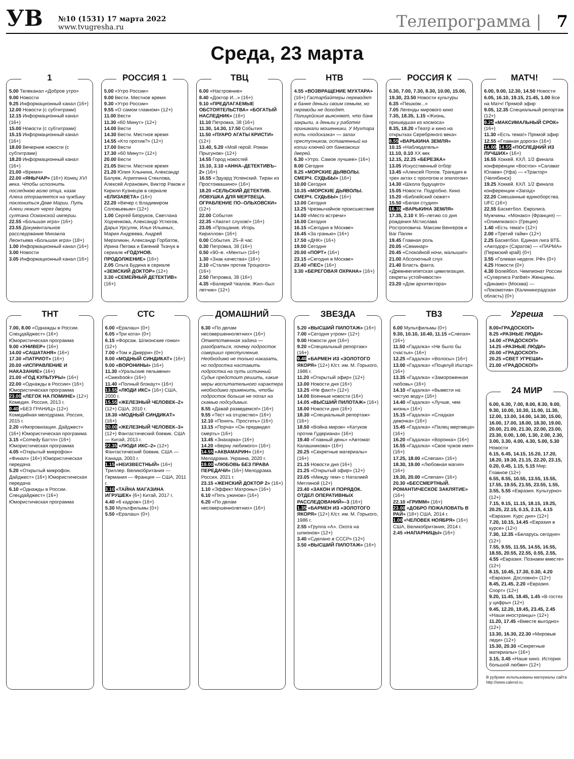УВ
№10 (1531) 17 марта 2022
www.tvugresha.ru
Телепрограмма | 7
Среда, 23 марта
1
5.00 Телеканал «Доброе утро»
9.00 Новости
9.25 Информационный канал (16+)
12.00 Новости (с субтитрами)
12.15 Информационный канал (16+)
15.00 Новости (с субтитрами)
15.15 Информационный канал (16+)
18.00 Вечерние новости (с субтитрами)
18.20 Информационный канал (16+)
21.00 «Время»
22.00 «ЯНЫЧАР» (16+) Конец XVI века. Чтобы исполнить последнюю волю отца, казак Алеха отправляется на чужбину поклониться Деве Марии. Путь Алехи лежит через дворец султана Османской империи.
22.55 «Большая игра» (16+)
23.55 Документальное расследование Михаила Леонтьева «Большая игра» (18+)
1.00 Информационный канал (16+)
3.00 Новости
3.05 Информационный канал (16+)
РОССИЯ 1
5.00 «Утро России»
9.00 Вести. Местное время
9.30 «Утро России»
9.55 «О самом главном» (12+)
11.00 Вести
11.30 «60 Минут» (12+)
14.00 Вести
14.30 Вести. Местное время
14.55 «Кто против?» (12+)
17.00 Вести
17.30 «60 Минут» (12+)
20.00 Вести
21.05 Вести. Местное время
21.20 Юлия Хлынина, Александр Балуев, Агриппина Стеклова, Алексей Агранович, Виктор Раков и Кирилл Кузнецов в сериале «ЕЛИЗАВЕТА» (16+)
22.20 «Вечер с Владимиром Соловьевым» (12+)
1.00 Сергей Безруков, Светлана Ходченкова, Александр Устюгов, Дарья Урсуляк, Илья Ильиных, Мария Андреева, Андрей Мерзликин, Александр Горбатов, Ирина Пегова и Евгений Ткачук в сериале «ГОДУНОВ. ПРОДОЛЖЕНИЕ» (16+)
2.05 Ольга Будина в сериале «ЗЕМСКИЙ ДОКТОР» (12+)
3.30 «СЕМЕЙНЫЙ ДЕТЕКТИВ» (16+)
ТВЦ
6.00 «Настроение»
8.40 «Доктор И...» (16+)
9.10 «ПРЕДЛАГАЕМЫЕ ОБСТОЯТЕЛЬСТВА» «БОГАТЫЙ НАСЛЕДНИК» (16+)
11.10 Петровка, 38 (16+)
11.30, 14.30, 17.50 События
11.50 «ПУАРО АГАТЫ КРИСТИ» (12+)
13.40, 5.20 «Мой герой. Роман Прыгунов» (12+)
14.55 Город новостей
15.10, 3.10 «АННА–ДЕТЕКТИВЪ–2» (16+)
16.55 «Эдуард Успенский. Тиран из Простоквашино» (16+)
18.20 «СЕЛЬСКИЙ ДЕТЕКТИВ. ЛОВУШКА ДЛЯ МЕРТВЕЦА. ОГРАБЛЕНИЕ ПО–ОЛЬХОВСКИ» (12+)
22.00 События
22.35 «Хватит слухов!» (16+)
23.05 «Прощание. Игорь Кириллов» (16+)
0.00 События. 25–й час
0.30 Петровка, 38 (16+)
0.50 «90–е. «Менты» (16+)
1.30 «Знак качества» (16+)
2.10 «Сталин против Троцкого» (16+)
2.50 Петровка, 38 (16+)
4.35 «Валерий Чкалов. Жил–был летчик» (12+)
НТВ
4.55 «ВОЗВРАЩЕНИЕ МУХТАРА» (16+) Гастарбайтеры переводят в банке деньги своим семьям, но переводы не доходят. Полицейские выясняют, что банк закрыли, а деньги у работяг принимали мошенники. У Мухтара есть «подсказка» — запах преступников, оставленный на копии ключей от банковских дверей.
6.30 «Утро. Самое лучшее» (16+)
8.00 Сегодня
8.25 «МОРСКИЕ ДЬЯВОЛЫ. СМЕРЧ. СУДЬБЫ» (16+)
10.00 Сегодня
10.35 «МОРСКИЕ ДЬЯВОЛЫ. СМЕРЧ. СУДЬБЫ» (16+)
13.00 Сегодня
13.25 Чрезвычайное происшествие
14.00 «Место встречи»
16.00 Сегодня
16.15 «Сегодня в Москве»
16.45 «За гранью» (16+)
17.50 «ДНК» (16+)
19.00 Сегодня
20.00 «ПОРТ» (16+)
23.15 «Сегодня в Москве»
23.40 «ПЕС» (16+)
3.30 «БЕРЕГОВАЯ ОХРАНА» (16+)
РОССИЯ К
6.30, 7.00, 7.30, 8.30, 10.00, 15.00, 19.30, 23.50 Новости культуры
6.35 «Пешком...»
7.05 Легенды мирового кино
7.35, 18.35, 1.15 «Жизнь, пришедшая из космоса»
8.35, 18.20 «Театр и кино на открытках Серебряного века»
8.55 «ВАРЬКИНА ЗЕМЛЯ»
10.15 «Наблюдатель»
11.10, 0.10 XX век
12.15, 22.25 «БЕРЕЗКА»
13.05 Искусственный отбор
13.45 «Алексей Попов. Трагедия в трех актах с прологом и эпилогом»
14.30 «Школа будущего»
15.05 Новости. Подробно. Кино
15.20 «Библейский сюжет»
15.50 «Белая студия»
16.35 «ВАРЬКИНА ЗЕМЛЯ»
17.35, 2.10 К 95–летию со дня рождения Мстислава Ростроповича. Максим Венгеров и Ваг Папян
19.45 Главная роль
20.05 «Семинар»
20.45 «Спокойной ночи, малыши!»
21.00 Абсолютный слух
21.40 Власть факта. «Древнеегипетская цивилизация. секреты устойчивости»
23.20 «Дом архитектора»
МАТЧ!
6.00, 9.00, 12.30, 14.50 Новости
6.05, 16.10, 19.15, 21.45, 1.00 Все на Матч! Прямой эфир
9.05, 12.35 Специальный репортаж (12+)
9.25 «МАКСИМАЛЬНЫЙ СРОК» (16+)
11.30 «Есть тема!» Прямой эфир
12.55 «Главная дорога» (16+)
14.00, 14.55 «ПОСЛЕДНИЙ ИЗ ЛУЧШИХ» (16+)
16.55 Хоккей. КХЛ. 1/2 финала конференции «Восток» «Салават Юлаев» (Уфа) — «Трактор» (Челябинск)
19.25 Хоккей. КХЛ. 1/2 финала конференции «Запад»
22.20 Смешанные единоборства. UFC (16+)
22.55 Баскетбол. Евролига. Мужчины. «Монако» (Франция) — «Олимпиакос» (Греция)
1.40 «Есть тема!» (12+)
2.00 «Третий тайм» (12+)
2.25 Баскетбол. Единая лига ВТБ. «Автодор» (Саратов) — «ПАРМА» (Пермский край) (0+)
3.55 «Голевая неделя. РФ» (0+)
4.25 Новости (0+)
4.30 Волейбол. Чемпионат России «Суперлига Paribet» Женщины. «Динамо» (Москва) — «Локомотив» (Калининградская область) (0+)
ТНТ
7.00, 8.00 «Однажды в России. Спецдайджест» (16+) Юмористическая программа
9.00 «УНИВЕР» (16+)
14.00 «САШАТАНЯ» (16+)
17.30 «ПАТРИОТ» (16+)
20.00 «ИСПРАВЛЕНИЕ И НАКАЗАНИЕ» (16+)
21.00 «ГОД КУЛЬТУРЫ» (16+)
22.00 «Однажды в России» (16+) Юмористическая программа
23.00 «ЛЕГОК НА ПОМИНЕ» (12+) Комедия. Россия, 2013 г.
0.40 «БЕЗ ГРАНИЦ» (12+) Комедийная мелодрама. Россия, 2015 г.
2.20 «Импровизация. Дайджест» (16+) Юмористическая программа
3.15 «Comedy Баттл» (16+) Юмористическая программа
4.05 «Открытый микрофон» «Финал» (16+) Юмористическая передача
5.20 «Открытый микрофон. Дайджест» (16+) Юмористическая передача
6.10 «Однажды в России. Спецдайджест» (16+) Юмористическая программа
СТС
6.00 «Ералаш» (0+)
6.05 «Три кота» (0+)
6.15 «Форсаж. Шпионские гонки» (12+)
7.00 «Том и Джерри» (0+)
8.00 «МОДНЫЙ СИНДИКАТ» (16+)
9.00 «ВОРОНИНЫ» (16+)
11.30 «Уральские пельмени» «Смехbook» (16+)
11.40 «Полный блэкаут» (16+)
13.55 «ЛЮДИ ИКС» (16+) США, 2000 г.
15.55 «ЖЕЛЕЗНЫЙ ЧЕЛОВЕК–2» (12+) США, 2010 г.
18.30 «МОДНЫЙ СИНДИКАТ» (16+)
20.00 «ЖЕЛЕЗНЫЙ ЧЕЛОВЕК–3» (12+) Фантастический боевик. США — Китай, 2013 г.
22.35 «ЛЮДИ ИКС–2» (12+) Фантастический боевик. США — Канада, 2003 г.
1.15 «НЕИЗВЕСТНЫЙ» (16+) Триллер. Великобритания — Германия — Франция — США, 2011 г.
3.10 «ТАЙНА МАГАЗИНА ИГРУШЕК» (6+) Китай, 2017 г.
4.40 «6 кадров» (16+)
5.30 Мультфильмы (0+)
5.50 «Ералаш» (0+)
ДОМАШНИЙ
6.30 «По делам несовершеннолетних» (16+) Ответственная задача — разобраться, почему подросток совершил преступление. Необходимо не только наказать, но подростка наставить подростка на путь истинный. Судье предстоит решить, какие меры воспитательного характера необходимо применить, чтобы подросток больше не попал на скамью подсудимых.
8.55 «Давай разведемся!» (16+)
9.55 «Тест на отцовство» (16+)
12.10 «Понять. Простить» (16+)
13.15 «Порча» «Он предвидел смерть» (16+)
13.45 «Знахарка» (16+)
14.20 «Верну любимого» (16+)
14.55 «АКВАМАРИН» (16+) Мелодрама. Украина, 2020 г.
19.00 «ЛЮБОВЬ БЕЗ ПРАВА ПЕРЕДАЧИ» (16+) Мелодрама. Россия, 2021 г.
23.15 «ЖЕНСКИЙ ДОКТОР 2» (16+)
1.10 «Эффект Матроны» (16+)
6.10 «Пять ужинов» (16+)
6.20 «По делам несовершеннолетних» (16+)
ЗВЕЗДА
5.20 «ВЫСШИЙ ПИЛОТАЖ» (16+)
7.00 «Сегодня утром» (12+)
9.00 Новости дня (16+)
9.20 «Специальный репортаж» (16+)
9.40 «БАРМЕН ИЗ «ЗОЛОТОГО ЯКОРЯ» (12+) К/ст. им. М. Горького, 1986 г.
11.20 «Открытый эфир» (12+)
13.00 Новости дня (16+)
13.25 «Не факт!» (12+)
14.00 Военные новости (16+)
14.05 «ВЫСШИЙ ПИЛОТАЖ» (16+)
18.00 Новости дня (16+)
18.30 «Специальный репортаж» (16+)
18.50 «Война миров» «Катуков против Гудериана» (16+)
19.40 «Главный день» «Автомат Калашникова» (16+)
20.25 «Секретные материалы» (16+)
21.15 Новости дня (16+)
21.25 «Открытый эфир» (12+)
23.05 «Между тем» с Наталией Метлиной (12+)
23.40 «ЗАКОН И ПОРЯДОК. ОТДЕЛ ОПЕРАТИВНЫХ РАССЛЕДОВАНИЙ»–3 (16+)
1.35 «БАРМЕН ИЗ «ЗОЛОТОГО ЯКОРЯ» (12+) К/ст. им. М. Горького, 1986 г.
2.55 «Группа «А». Охота на шпионов» (12+)
3.40 «Сделано в СССР» (12+)
3.50 «ВЫСШИЙ ПИЛОТАЖ» (16+)
ТВ3
6.00 Мультфильмы (0+)
9.30, 10.10, 10.40, 11.15 «Слепая» (16+)
11.50 «Гадалка» «Не было бы счастья» (16+)
12.25 «Гадалка» «Волосы» (16+)
13.00 «Гадалка» «Поцелуй Иштар» (16+)
13.35 «Гадалка» «Замороженная любовь» (16+)
14.10 «Гадалка» «Вывести на чистую воду» (16+)
14.40 «Гадалка» «Лучше, чем жизнь» (16+)
15.15 «Гадалка» «Сладкая девочка» (16+)
15.45 «Гадалка» «Палец мертвеца» (16+)
16.20 «Гадалка» «Воронка» (16+)
16.55 «Гадалка» «Свое чужое имя» (16+)
17.25, 18.00 «Слепая» (16+)
18.30, 19.00 «Любовная магия» (16+)
19.30, 20.00 «Слепая» (16+)
20.30 «БЕССМЕРТНЫЙ. РОМАНТИЧЕСКОЕ ЗАКЛЯТИЕ» (16+)
22.10 «ГРИММ» (16+)
23.00 «ДОБРО ПОЖАЛОВАТЬ В РАЙ» (18+) США, 2014 г.
1.00 «ЧЕЛОВЕК НОЯБРЯ» (16+) США, Великобритания, 2014 г.
2.45 «НАПАРНИЦЫ» (16+)
Угреша
8.00«ГРАДОСКОП»
8.25 «РАЗНЫЕ ЛЮДИ»
14.00 «ГРАДОСКОП»
14.25 «РАЗНЫЕ ЛЮДИ»
20.00 «ГРАДОСКОП»
20.25 «СВЕТ УГРЕШИ»
21.00 «ГРАДОСКОП»
24 МИР
6.00, 6.30, 7.00, 8.00, 8.30, 9.00, 9.30, 10.00, 10.30, 11.00, 11.30, 12.00, 13.00, 14.00, 14.30, 15.00, 16.00, 17.00, 18.00, 18.30, 19.00, 20.00, 21.00, 21.30, 22.00, 23.00, 23.30, 0.00, 1.00, 1.30, 2.00, 2.30, 3.00, 3.30, 4.00, 4.30, 5.00, 5.30 Новости
6.15, 6.45, 14.15, 15.20, 17.20, 18.20, 19.30, 21.15, 22.20, 23.15, 0.20, 0.45, 1.15, 5.15 Мир. Главное (12+)
6.55, 8.55, 10.55, 13.55, 15.55, 17.55, 19.55, 21.55, 23.55, 1.55, 3.55, 5.55 «Евразия. Культурно» (12+)
7.15, 9.15, 11.15, 18.15, 19.25, 20.25, 22.15, 0.15, 2.15, 4.15 «Евразия. Курс дня» (12+)
7.20, 10.15, 14.45 «Евразия в курсе» (12+)
7.30, 12.35 «Беларусь сегодня» (12+)
7.55, 9.55, 11.55, 14.55, 16.55, 18.55, 20.55, 22.55, 0.55, 2.55, 4.55 «Евразия. Познаем вместе» (12+)
8.15, 10.45, 17.30, 0.30, 4.20 «Евразия. Дословно» (12+)
8.45, 21.45, 2.20 «Евразия. Спорт» (12+)
9.20, 11.45, 18.45, 1.45 «В гостях у цифры» (12+)
9.45, 12.20, 19.45, 23.45, 2.45 «Наши иностранцы» (12+)
11.20, 17.45 «Вместе выгодно» (12+)
13.30, 16.30, 22.30 «Мировые леди» (12+)
15.30, 20.30 «Секретные материалы» (16+)
3.15, 3.45 «Наше кино. История большой любви» (12+)
В рубрике использованы материалы сайта http://www.calend.ru.